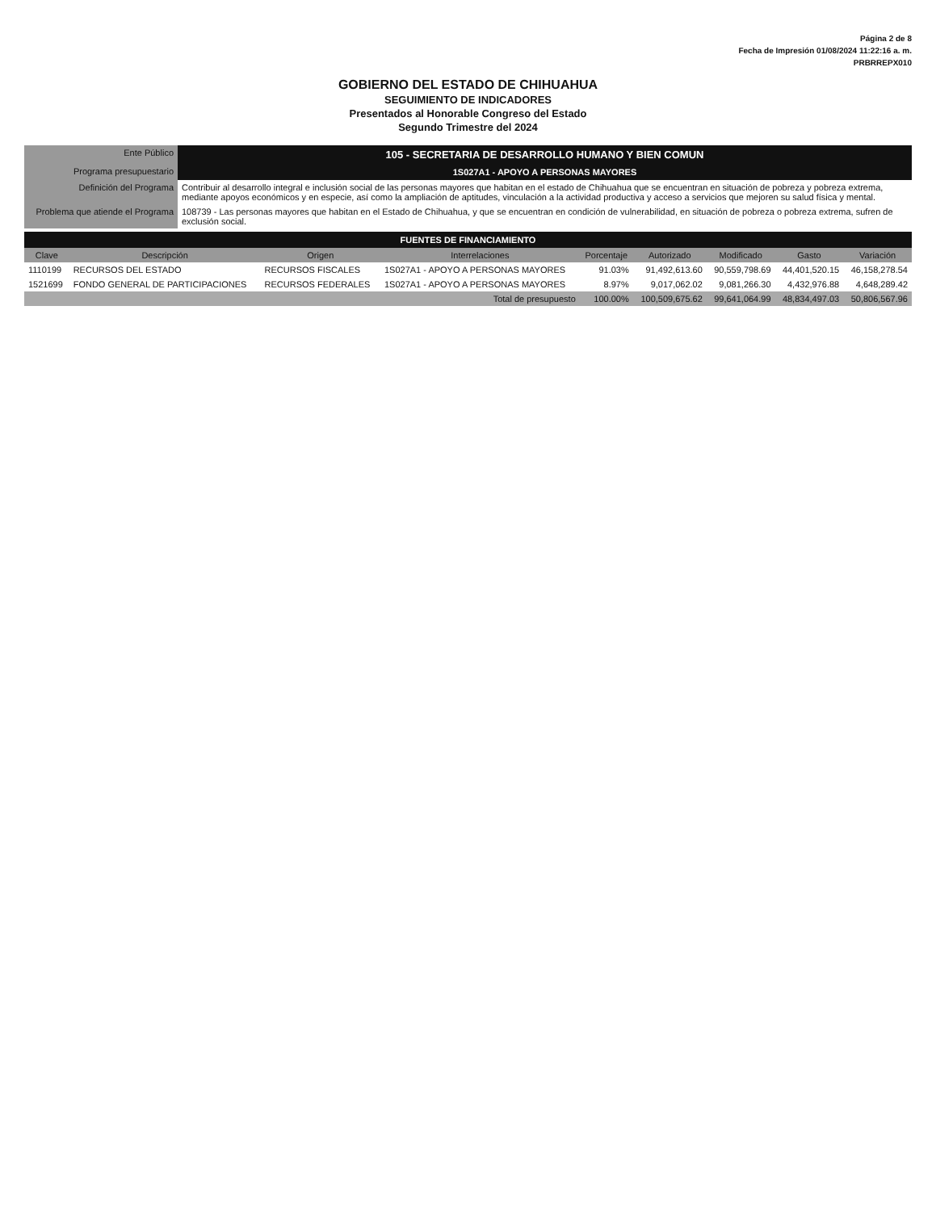Página 2 de 8
Fecha de Impresión 01/08/2024 11:22:16 a. m.
PRBRREPX010
GOBIERNO DEL ESTADO DE CHIHUAHUA
SEGUIMIENTO DE INDICADORES
Presentados al Honorable Congreso del Estado
Segundo Trimestre del 2024
| Ente Público | 105 - SECRETARIA DE DESARROLLO HUMANO Y BIEN COMUN |
| Programa presupuestario | 1S027A1 - APOYO A PERSONAS MAYORES |
| Definición del Programa | Contribuir al desarrollo integral e inclusión social de las personas mayores que habitan en el estado de Chihuahua que se encuentran en situación de pobreza y pobreza extrema, mediante apoyos económicos y en especie, así como la ampliación de aptitudes, vinculación a la actividad productiva y acceso a servicios que mejoren su salud física y mental. |
| Problema que atiende el Programa | 108739 - Las personas mayores que habitan en el Estado de Chihuahua, y que se encuentran en condición de vulnerabilidad, en situación de pobreza o pobreza extrema, sufren de exclusión social. |
FUENTES DE FINANCIAMIENTO
| Clave | Descripción | Origen | Interrelaciones | Porcentaje | Autorizado | Modificado | Gasto | Variación |
| --- | --- | --- | --- | --- | --- | --- | --- | --- |
| 1110199 | RECURSOS DEL ESTADO | RECURSOS FISCALES | 1S027A1 - APOYO A PERSONAS MAYORES | 91.03% | 91,492,613.60 | 90,559,798.69 | 44,401,520.15 | 46,158,278.54 |
| 1521699 | FONDO GENERAL DE PARTICIPACIONES | RECURSOS FEDERALES | 1S027A1 - APOYO A PERSONAS MAYORES | 8.97% | 9,017,062.02 | 9,081,266.30 | 4,432,976.88 | 4,648,289.42 |
| Total de presupuesto | | | | 100.00% | 100,509,675.62 | 99,641,064.99 | 48,834,497.03 | 50,806,567.96 |